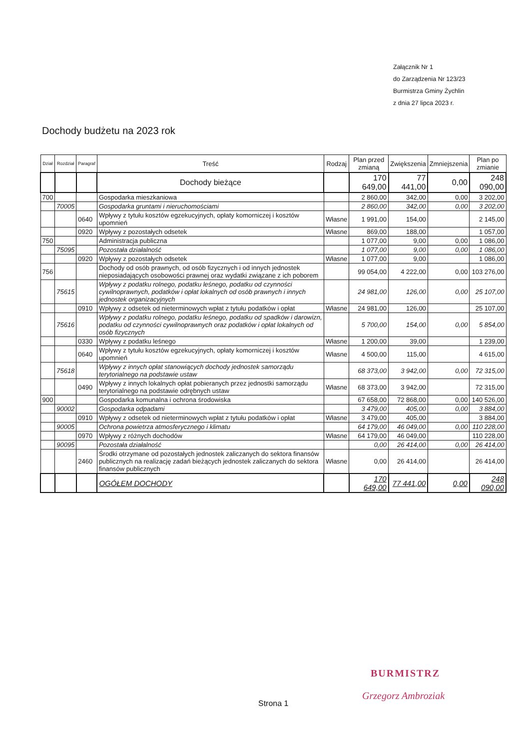Załącznik Nr 1
do Zarządzenia Nr 123/23
Burmistrza Gminy Żychlin
z dnia 27 lipca 2023 r.
Dochody budżetu na 2023 rok
| Dział | Rozdział | Paragraf | Treść | Rodzaj | Plan przed zmianą | Zwiększenia | Zmniejszenia | Plan po zmianie |
| --- | --- | --- | --- | --- | --- | --- | --- | --- |
| | | | Dochody bieżące | | 170 649,00 | 77 441,00 | 0,00 | 248 090,00 |
| 700 | | | Gospodarka mieszkaniowa | | 2 860,00 | 342,00 | 0,00 | 3 202,00 |
| | 70005 | | Gospodarka gruntami i nieruchomościami | | 2 860,00 | 342,00 | 0,00 | 3 202,00 |
| | | 0640 | Wpływy z tytułu kosztów egzekucyjnych, opłaty komorniczej i kosztów upomnień | Własne | 1 991,00 | 154,00 | | 2 145,00 |
| | | 0920 | Wpływy z pozostałych odsetek | Własne | 869,00 | 188,00 | | 1 057,00 |
| 750 | | | Administracja publiczna | | 1 077,00 | 9,00 | 0,00 | 1 086,00 |
| | 75095 | | Pozostała działalność | | 1 077,00 | 9,00 | 0,00 | 1 086,00 |
| | | 0920 | Wpływy z pozostałych odsetek | Własne | 1 077,00 | 9,00 | | 1 086,00 |
| 756 | | | Dochody od osób prawnych, od osób fizycznych i od innych jednostek nieposiadających osobowości prawnej oraz wydatki związane z ich poborem | | 99 054,00 | 4 222,00 | 0,00 | 103 276,00 |
| | 75615 | | Wpływy z podatku rolnego, podatku leśnego, podatku od czynności cywilnoprawnych, podatków i opłat lokalnych od osób prawnych i innych jednostek organizacyjnych | | 24 981,00 | 126,00 | 0,00 | 25 107,00 |
| | | 0910 | Wpływy z odsetek od nieterminowych wpłat z tytułu podatków i opłat | Własne | 24 981,00 | 126,00 | | 25 107,00 |
| | 75616 | | Wpływy z podatku rolnego, podatku leśnego, podatku od spadków i darowizn, podatku od czynności cywilnoprawnych oraz podatków i opłat lokalnych od osób fizycznych | | 5 700,00 | 154,00 | 0,00 | 5 854,00 |
| | | 0330 | Wpływy z podatku leśnego | Własne | 1 200,00 | 39,00 | | 1 239,00 |
| | | 0640 | Wpływy z tytułu kosztów egzekucyjnych, opłaty komorniczej i kosztów upomnień | Własne | 4 500,00 | 115,00 | | 4 615,00 |
| | 75618 | | Wpływy z innych opłat stanowiących dochody jednostek samorządu terytorialnego na podstawie ustaw | | 68 373,00 | 3 942,00 | 0,00 | 72 315,00 |
| | | 0490 | Wpływy z innych lokalnych opłat pobieranych przez jednostki samorządu terytorialnego na podstawie odrębnych ustaw | Własne | 68 373,00 | 3 942,00 | | 72 315,00 |
| 900 | | | Gospodarka komunalna i ochrona środowiska | | 67 658,00 | 72 868,00 | 0,00 | 140 526,00 |
| | 90002 | | Gospodarka odpadami | | 3 479,00 | 405,00 | 0,00 | 3 884,00 |
| | | 0910 | Wpływy z odsetek od nieterminowych wpłat z tytułu podatków i opłat | Własne | 3 479,00 | 405,00 | | 3 884,00 |
| | 90005 | | Ochrona powietrza atmosferycznego i klimatu | | 64 179,00 | 46 049,00 | 0,00 | 110 228,00 |
| | | 0970 | Wpływy z różnych dochodów | Własne | 64 179,00 | 46 049,00 | | 110 228,00 |
| | 90095 | | Pozostała działalność | | 0,00 | 26 414,00 | 0,00 | 26 414,00 |
| | | 2460 | Środki otrzymane od pozostałych jednostek zaliczanych do sektora finansów publicznych na realizację zadań bieżących jednostek zaliczanych do sektora finansów publicznych | Własne | 0,00 | 26 414,00 | | 26 414,00 |
| | | | OGÓŁEM DOCHODY | | 170 649,00 | 77 441,00 | 0,00 | 248 090,00 |
BURMISTRZ
Strona 1
Grzegorz Ambroziak